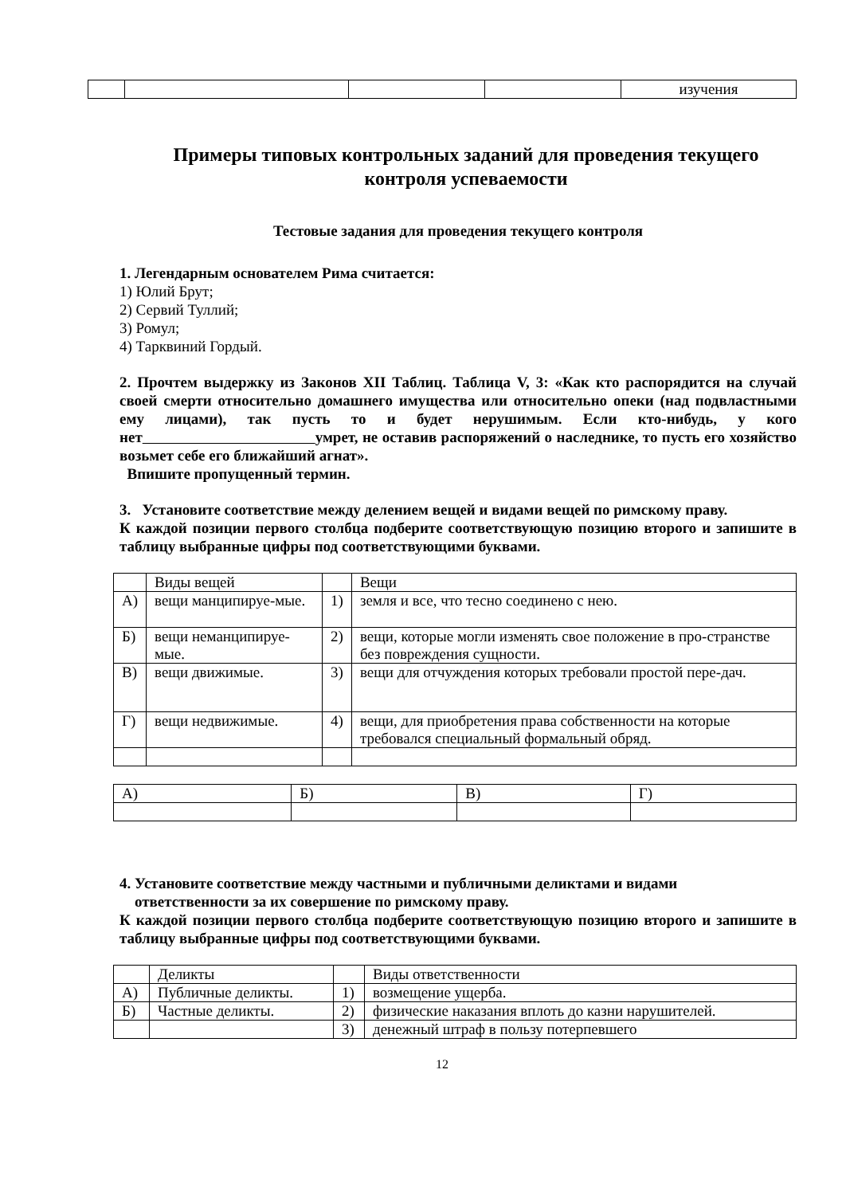| | | | | изучения |
Примеры типовых контрольных заданий для проведения текущего контроля успеваемости
Тестовые задания для проведения текущего контроля
1. Легендарным основателем Рима считается:
1) Юлий Брут;
2) Сервий Туллий;
3) Ромул;
4) Тарквиний Гордый.
2. Прочтем выдержку из Законов XII Таблиц. Таблица V, 3: «Как кто распорядится на случай своей смерти относительно домашнего имущества или относительно опеки (над подвластными ему лицами), так пусть то и будет нерушимым. Если кто-нибудь, у кого нет умрет, не оставив распоряжений о наследнике, то пусть его хозяйство возьмет себе его ближайший агнат».
Впишите пропущенный термин.
3. Установите соответствие между делением вещей и видами вещей по римскому праву.
К каждой позиции первого столбца подберите соответствующую позицию второго и запишите в таблицу выбранные цифры под соответствующими буквами.
| | Виды вещей | | Вещи |
| А) | вещи манципируе-мые. | 1) | земля и все, что тесно соединено с нею. |
| Б) | вещи неманципируе-мые. | 2) | вещи, которые могли изменять свое положение в про-странстве без повреждения сущности. |
| В) | вещи движимые. | 3) | вещи для отчуждения которых требовали простой пере-дач. |
| Г) | вещи недвижимые. | 4) | вещи, для приобретения права собственности на которые требовался специальный формальный обряд. |
| А) | Б) | В) | Г) |
4. Установите соответствие между частными и публичными деликтами и видами
ответственности за их совершение по римскому праву.
К каждой позиции первого столбца подберите соответствующую позицию второго и запишите в таблицу выбранные цифры под соответствующими буквами.
| | Деликты | | Виды ответственности |
| А) | Публичные деликты. | 1) | возмещение ущерба. |
| Б) | Частные деликты. | 2) | физические наказания вплоть до казни нарушителей. |
| | | 3) | денежный штраф в пользу потерпевшего |
12